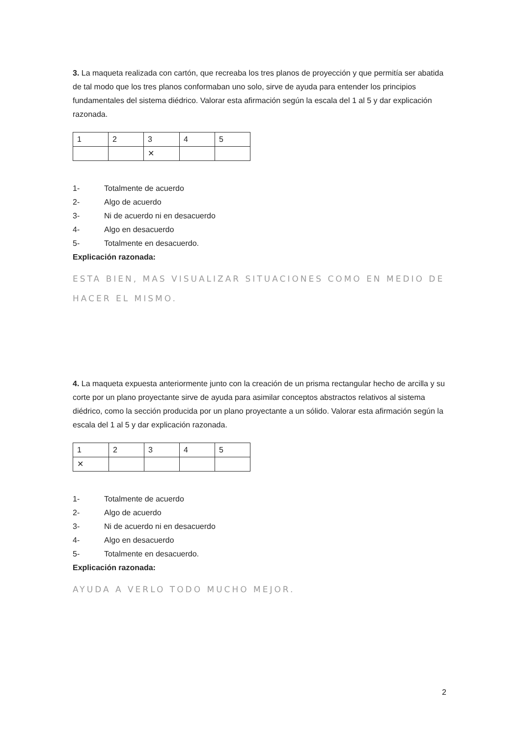3. La maqueta realizada con cartón, que recreaba los tres planos de proyección y que permitía ser abatida de tal modo que los tres planos conformaban uno solo, sirve de ayuda para entender los principios fundamentales del sistema diédrico. Valorar esta afirmación según la escala del 1 al 5 y dar explicación razonada.
| 1 | 2 | 3 | 4 | 5 |
| | | ✕ | | |
1- Totalmente de acuerdo
2- Algo de acuerdo
3- Ni de acuerdo ni en desacuerdo
4- Algo en desacuerdo
5- Totalmente en desacuerdo.
Explicación razonada:
ESTA BIEN, MAS VISUALIZAR SITUACIONES COMO EN MEDIO DE HACER EL MISMO.
4. La maqueta expuesta anteriormente junto con la creación de un prisma rectangular hecho de arcilla y su corte por un plano proyectante sirve de ayuda para asimilar conceptos abstractos relativos al sistema diédrico, como la sección producida por un plano proyectante a un sólido. Valorar esta afirmación según la escala del 1 al 5 y dar explicación razonada.
| 1 | 2 | 3 | 4 | 5 |
| ✕ | | | | |
1- Totalmente de acuerdo
2- Algo de acuerdo
3- Ni de acuerdo ni en desacuerdo
4- Algo en desacuerdo
5- Totalmente en desacuerdo.
Explicación razonada:
AYUDA A VERLO TODO MUCHO MEJOR.
2